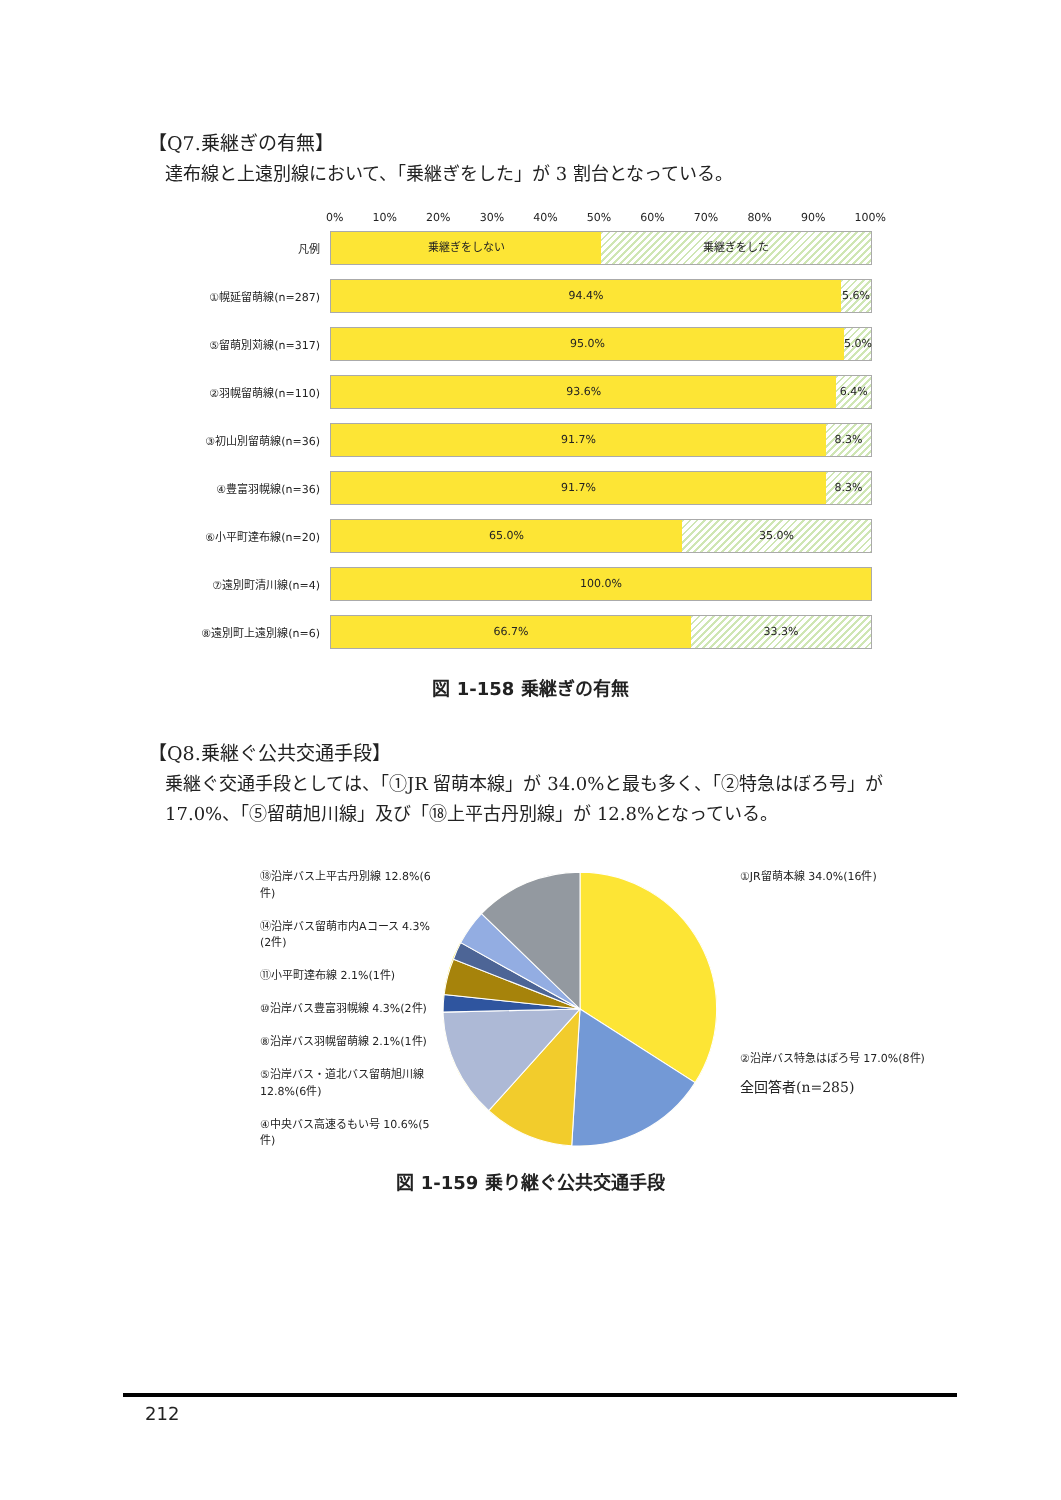【Q7.乗継ぎの有無】
達布線と上遠別線において、「乗継ぎをした」が 3 割台となっている。
0% 10% 20% 30% 40% 50% 60% 70% 80% 90% 100%
凡例
乗継ぎをしない 乗継ぎをした
①幌延留萌線(n=287)
94.4% 5.6%
⑤留萌別苅線(n=317)
95.0% 5.0%
②羽幌留萌線(n=110)
93.6% 6.4%
③初山別留萌線(n=36)
91.7% 8.3%
④豊富羽幌線(n=36)
91.7% 8.3%
⑥小平町達布線(n=20)
65.0% 35.0%
⑦遠別町清川線(n=4)
100.0%
⑧遠別町上遠別線(n=6)
66.7% 33.3%
図 1-158 乗継ぎの有無
【Q8.乗継ぐ公共交通手段】
乗継ぐ交通手段としては、「①JR 留萌本線」が 34.0%と最も多く、「②特急はぼろ号」が 17.0%、「⑤留萌旭川線」及び「⑱上平古丹別線」が 12.8%となっている。
⑱沿岸バス上平古丹別線 12.8%(6件)
⑭沿岸バス留萌市内Aコース 4.3%(2件)
⑪小平町達布線 2.1%(1件)
⑩沿岸バス豊富羽幌線 4.3%(2件)
⑧沿岸バス羽幌留萌線 2.1%(1件)
⑤沿岸バス・道北バス留萌旭川線 12.8%(6件)
④中央バス高速るもい号 10.6%(5件)
①JR留萌本線 34.0%(16件)
②沿岸バス特急はぼろ号 17.0%(8件)
全回答者(n=285)
図 1-159 乗り継ぐ公共交通手段
212